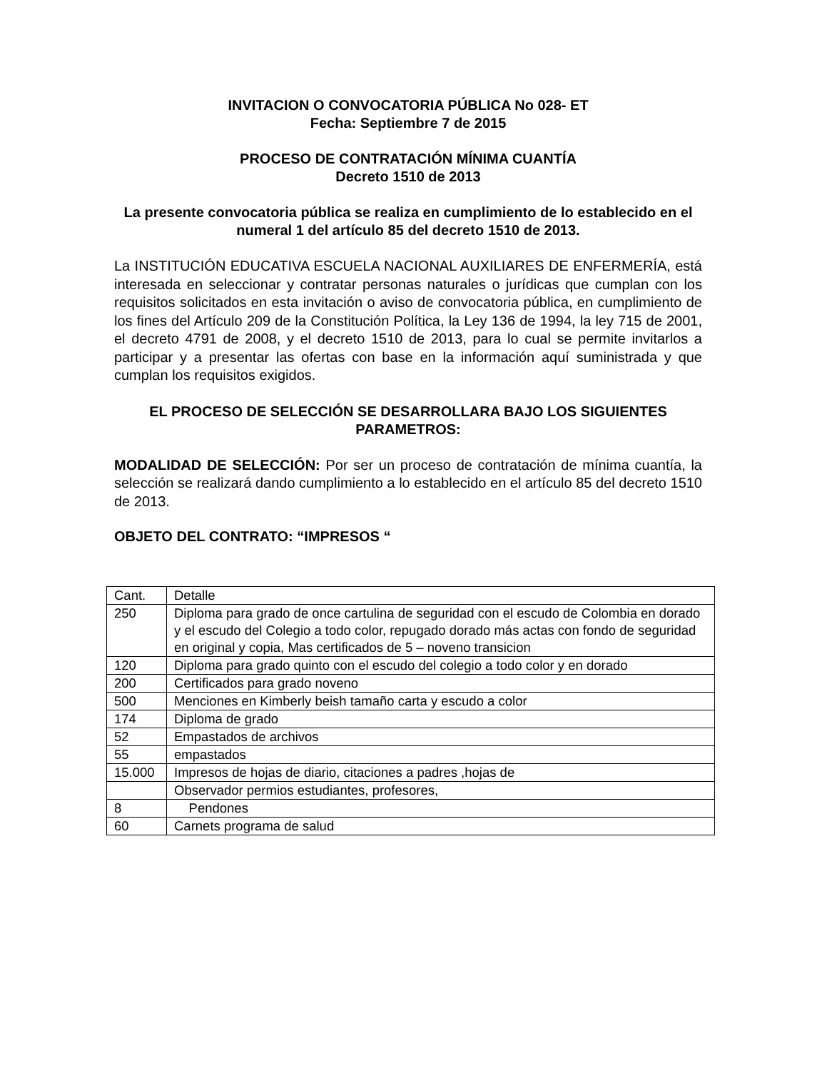INVITACION O CONVOCATORIA PÚBLICA No 028- ET
Fecha: Septiembre 7 de 2015
PROCESO DE CONTRATACIÓN MÍNIMA CUANTÍA
Decreto 1510 de 2013
La presente convocatoria pública se realiza en cumplimiento de lo establecido en el numeral 1 del artículo 85 del decreto 1510 de 2013.
La INSTITUCIÓN EDUCATIVA ESCUELA NACIONAL AUXILIARES DE ENFERMERÍA, está interesada en seleccionar y contratar personas naturales o jurídicas que cumplan con los requisitos solicitados en esta invitación o aviso de convocatoria pública, en cumplimiento de los fines del Artículo 209 de la Constitución Política, la Ley 136 de 1994, la ley 715 de 2001, el decreto 4791 de 2008, y el decreto 1510 de 2013, para lo cual se permite invitarlos a participar y a presentar las ofertas con base en la información aquí suministrada y que cumplan los requisitos exigidos.
EL PROCESO DE SELECCIÓN SE DESARROLLARA BAJO LOS SIGUIENTES PARAMETROS:
MODALIDAD DE SELECCIÓN: Por ser un proceso de contratación de mínima cuantía, la selección se realizará dando cumplimiento a lo establecido en el artículo 85 del decreto 1510 de 2013.
OBJETO DEL CONTRATO: “IMPRESOS “
| Cant. | Detalle |
| 250 | Diploma para grado de once cartulina de seguridad con el escudo de Colombia en dorado y el escudo del Colegio a todo color, repugado dorado más actas con fondo de seguridad en original y copia, Mas certificados de 5 – noveno transicion |
| 120 | Diploma para grado quinto con el escudo del colegio a todo color y en dorado |
| 200 | Certificados para grado noveno |
| 500 | Menciones en Kimberly beish tamaño carta y escudo a color |
| 174 | Diploma de grado |
| 52 | Empastados de archivos |
| 55 | empastados |
| 15.000 | Impresos de hojas de diario, citaciones a padres ,hojas de |
| | Observador permios estudiantes, profesores, |
| 8 | Pendones |
| 60 | Carnets programa de salud |